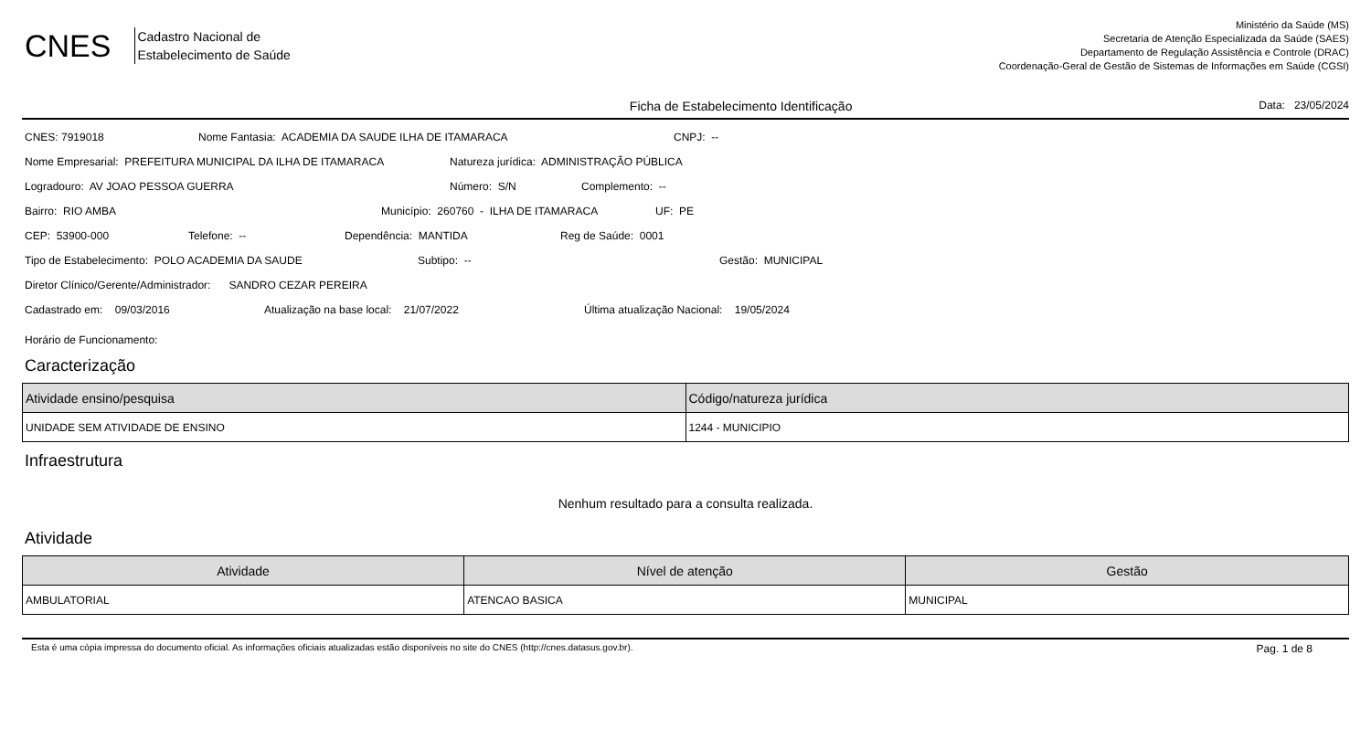CNES
Cadastro Nacional de
Estabelecimento de Saúde
Ministério da Saúde (MS)
Secretaria de Atenção Especializada da Saúde (SAES)
Departamento de Regulação Assistência e Controle (DRAC)
Coordenação-Geral de Gestão de Sistemas de Informações em Saúde (CGSI)
Ficha de Estabelecimento Identificação
Data: 23/05/2024
CNES: 7919018 Nome Fantasia: ACADEMIA DA SAUDE ILHA DE ITAMARACA CNPJ: --
Nome Empresarial: PREFEITURA MUNICIPAL DA ILHA DE ITAMARACA Natureza jurídica: ADMINISTRAÇÃO PÚBLICA
Logradouro: AV JOAO PESSOA GUERRA Número: S/N Complemento: --
Bairro: RIO AMBA Município: 260760 - ILHA DE ITAMARACA UF: PE
CEP: 53900-000 Telefone: -- Dependência: MANTIDA Reg de Saúde: 0001
Tipo de Estabelecimento: POLO ACADEMIA DA SAUDE Subtipo: -- Gestão: MUNICIPAL
Diretor Clínico/Gerente/Administrador: SANDRO CEZAR PEREIRA
Cadastrado em: 09/03/2016 Atualização na base local: 21/07/2022 Última atualização Nacional: 19/05/2024
Horário de Funcionamento:
Caracterização
| Atividade ensino/pesquisa | Código/natureza jurídica |
| --- | --- |
| UNIDADE SEM ATIVIDADE DE ENSINO | 1244 - MUNICIPIO |
Infraestrutura
Nenhum resultado para a consulta realizada.
Atividade
| Atividade | Nível de atenção | Gestão |
| --- | --- | --- |
| AMBULATORIAL | ATENCAO BASICA | MUNICIPAL |
Esta é uma cópia impressa do documento oficial. As informações oficiais atualizadas estão disponíveis no site do CNES (http://cnes.datasus.gov.br). Pag. 1 de 8